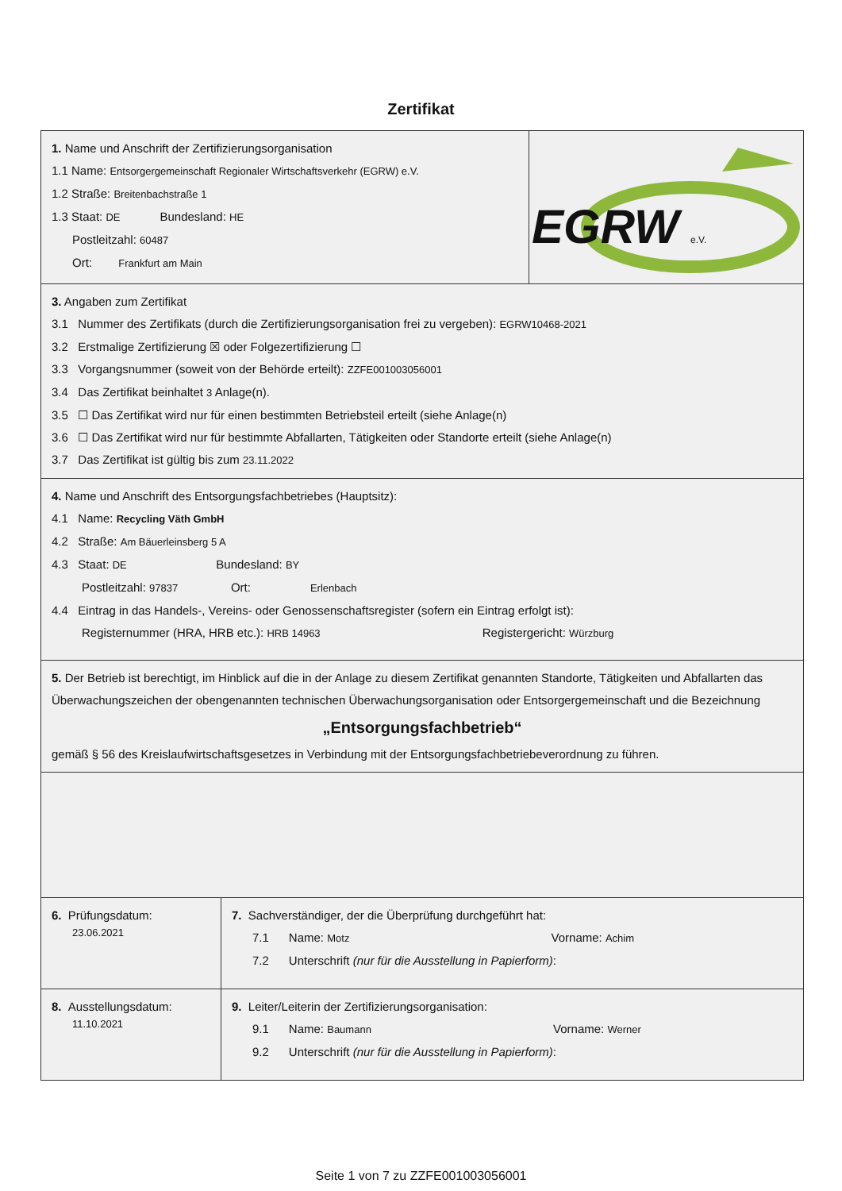Zertifikat
1. Name und Anschrift der Zertifizierungsorganisation
1.1 Name: Entsorgergemeinschaft Regionaler Wirtschaftsverkehr (EGRW) e.V.
1.2 Straße: Breitenbachstraße 1
1.3 Staat: DE Bundesland: HE
Postleitzahl: 60487
Ort: Frankfurt am Main
EGRW
e.V.
3. Angaben zum Zertifikat
3.1 Nummer des Zertifikats (durch die Zertifizierungsorganisation frei zu vergeben): EGRW10468-2021
3.2 Erstmalige Zertifizierung ☒ oder Folgezertifizierung ☐
3.3 Vorgangsnummer (soweit von der Behörde erteilt): ZZFE001003056001
3.4 Das Zertifikat beinhaltet 3 Anlage(n).
3.5 ☐ Das Zertifikat wird nur für einen bestimmten Betriebsteil erteilt (siehe Anlage(n)
3.6 ☐ Das Zertifikat wird nur für bestimmte Abfallarten, Tätigkeiten oder Standorte erteilt (siehe Anlage(n)
3.7 Das Zertifikat ist gültig bis zum 23.11.2022
4. Name und Anschrift des Entsorgungsfachbetriebes (Hauptsitz):
4.1 Name: Recycling Väth GmbH
4.2 Straße: Am Bäuerleinsberg 5 A
4.3 Staat: DE Bundesland: BY
Postleitzahl: 97837 Ort: Erlenbach
4.4 Eintrag in das Handels-, Vereins- oder Genossenschaftsregister (sofern ein Eintrag erfolgt ist):
Registernummer (HRA, HRB etc.): HRB 14963 Registergericht: Würzburg
5. Der Betrieb ist berechtigt, im Hinblick auf die in der Anlage zu diesem Zertifikat genannten Standorte, Tätigkeiten und Abfallarten das Überwachungszeichen der obengenannten technischen Überwachungsorganisation oder Entsorgergemeinschaft und die Bezeichnung
„Entsorgungsfachbetrieb“
gemäß § 56 des Kreislaufwirtschaftsgesetzes in Verbindung mit der Entsorgungsfachbetriebeverordnung zu führen.
6. Prüfungsdatum:
23.06.2021
7. Sachverständiger, der die Überprüfung durchgeführt hat:
7.1 Name: Motz Vorname: Achim
7.2 Unterschrift (nur für die Ausstellung in Papierform):
8. Ausstellungsdatum:
11.10.2021
9. Leiter/Leiterin der Zertifizierungsorganisation:
9.1 Name: Baumann Vorname: Werner
9.2 Unterschrift (nur für die Ausstellung in Papierform):
Seite 1 von 7 zu ZZFE001003056001